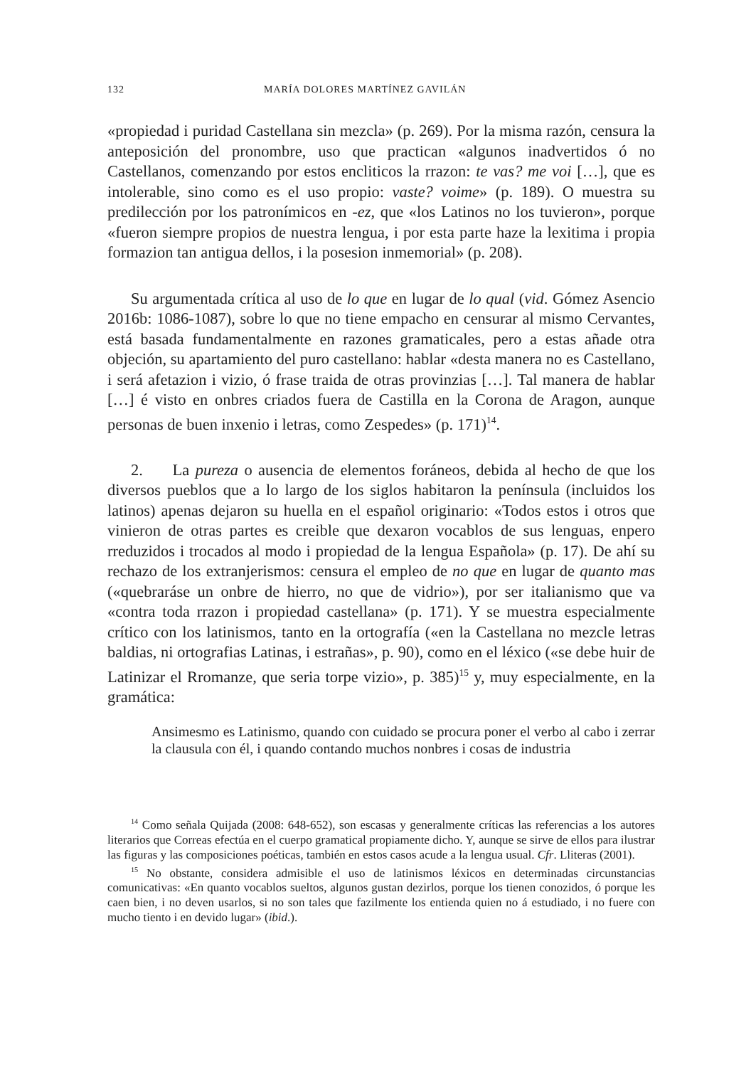132 MARÍA DOLORES MARTÍNEZ GAVILÁN
«propiedad i puridad Castellana sin mezcla» (p. 269). Por la misma razón, censura la anteposición del pronombre, uso que practican «algunos inadvertidos ó no Castellanos, comenzando por estos encliticos la rrazon: te vas? me voi […], que es intolerable, sino como es el uso propio: vaste? voime» (p. 189). O muestra su predilección por los patronímicos en -ez, que «los Latinos no los tuvieron», porque «fueron siempre propios de nuestra lengua, i por esta parte haze la lexitima i propia formazion tan antigua dellos, i la posesion inmemorial» (p. 208).
Su argumentada crítica al uso de lo que en lugar de lo qual (vid. Gómez Asencio 2016b: 1086-1087), sobre lo que no tiene empacho en censurar al mismo Cervantes, está basada fundamentalmente en razones gramaticales, pero a estas añade otra objeción, su apartamiento del puro castellano: hablar «desta manera no es Castellano, i será afetazion i vizio, ó frase traida de otras provinzias […]. Tal manera de hablar […] é visto en onbres criados fuera de Castilla en la Corona de Aragon, aunque personas de buen inxenio i letras, como Zespedes» (p. 171)<sup>14</sup>.
2. La pureza o ausencia de elementos foráneos, debida al hecho de que los diversos pueblos que a lo largo de los siglos habitaron la península (incluidos los latinos) apenas dejaron su huella en el español originario: «Todos estos i otros que vinieron de otras partes es creible que dexaron vocablos de sus lenguas, enpero rreduzidos i trocados al modo i propiedad de la lengua Española» (p. 17). De ahí su rechazo de los extranjerismos: censura el empleo de no que en lugar de quanto mas («quebraráse un onbre de hierro, no que de vidrio»), por ser italianismo que va «contra toda rrazon i propiedad castellana» (p. 171). Y se muestra especialmente crítico con los latinismos, tanto en la ortografía («en la Castellana no mezcle letras baldias, ni ortografias Latinas, i estrañas», p. 90), como en el léxico («se debe huir de Latinizar el Rromanze, que seria torpe vizio», p. 385)<sup>15</sup> y, muy especialmente, en la gramática:
Ansimesmo es Latinismo, quando con cuidado se procura poner el verbo al cabo i zerrar la clausula con él, i quando contando muchos nonbres i cosas de industria
<sup>14</sup> Como señala Quijada (2008: 648-652), son escasas y generalmente críticas las referencias a los autores literarios que Correas efectúa en el cuerpo gramatical propiamente dicho. Y, aunque se sirve de ellos para ilustrar las figuras y las composiciones poéticas, también en estos casos acude a la lengua usual. Cfr. Lliteras (2001).
<sup>15</sup> No obstante, considera admisible el uso de latinismos léxicos en determinadas circunstancias comunicativas: «En quanto vocablos sueltos, algunos gustan dezirlos, porque los tienen conozidos, ó porque les caen bien, i no deven usarlos, si no son tales que fazilmente los entienda quien no á estudiado, i no fuere con mucho tiento i en devido lugar» (ibid.).